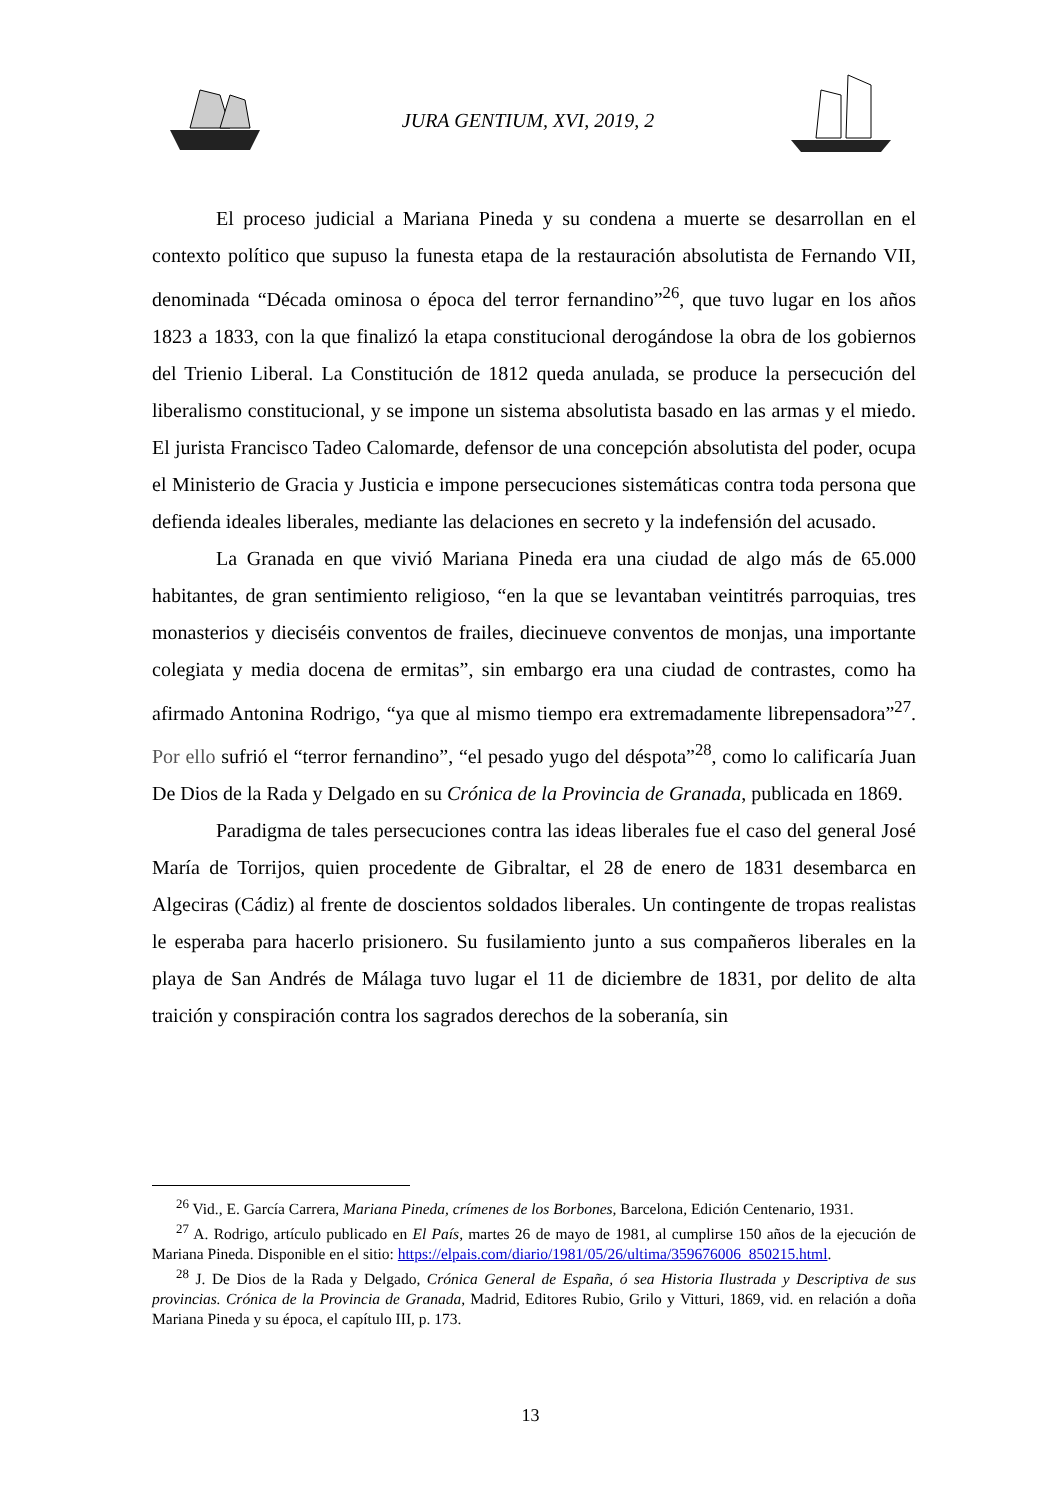JURA GENTIUM, XVI, 2019, 2
El proceso judicial a Mariana Pineda y su condena a muerte se desarrollan en el contexto político que supuso la funesta etapa de la restauración absolutista de Fernando VII, denominada “Década ominosa o época del terror fernandino”<sup>26</sup>, que tuvo lugar en los años 1823 a 1833, con la que finalizó la etapa constitucional derogándose la obra de los gobiernos del Trienio Liberal. La Constitución de 1812 queda anulada, se produce la persecución del liberalismo constitucional, y se impone un sistema absolutista basado en las armas y el miedo. El jurista Francisco Tadeo Calomarde, defensor de una concepción absolutista del poder, ocupa el Ministerio de Gracia y Justicia e impone persecuciones sistemáticas contra toda persona que defienda ideales liberales, mediante las delaciones en secreto y la indefensión del acusado.
La Granada en que vivió Mariana Pineda era una ciudad de algo más de 65.000 habitantes, de gran sentimiento religioso, “en la que se levantaban veintitrés parroquias, tres monasterios y dieciséis conventos de frailes, diecinueve conventos de monjas, una importante colegiata y media docena de ermitas”, sin embargo era una ciudad de contrastes, como ha afirmado Antonina Rodrigo, “ya que al mismo tiempo era extremadamente librepensadora”<sup>27</sup>. Por ello sufrió el “terror fernandino”, “el pesado yugo del déspota”<sup>28</sup>, como lo calificaría Juan De Dios de la Rada y Delgado en su Crónica de la Provincia de Granada, publicada en 1869.
Paradigma de tales persecuciones contra las ideas liberales fue el caso del general José María de Torrijos, quien procedente de Gibraltar, el 28 de enero de 1831 desembarca en Algeciras (Cádiz) al frente de doscientos soldados liberales. Un contingente de tropas realistas le esperaba para hacerlo prisionero. Su fusilamiento junto a sus compañeros liberales en la playa de San Andrés de Málaga tuvo lugar el 11 de diciembre de 1831, por delito de alta traición y conspiración contra los sagrados derechos de la soberanía, sin
<sup>26</sup> Vid., E. García Carrera, Mariana Pineda, crímenes de los Borbones, Barcelona, Edición Centenario, 1931.
<sup>27</sup> A. Rodrigo, artículo publicado en El País, martes 26 de mayo de 1981, al cumplirse 150 años de la ejecución de Mariana Pineda. Disponible en el sitio: https://elpais.com/diario/1981/05/26/ultima/359676006_850215.html.
<sup>28</sup> J. De Dios de la Rada y Delgado, Crónica General de España, ó sea Historia Ilustrada y Descriptiva de sus provincias. Crónica de la Provincia de Granada, Madrid, Editores Rubio, Grilo y Vitturi, 1869, vid. en relación a doña Mariana Pineda y su época, el capítulo III, p. 173.
13